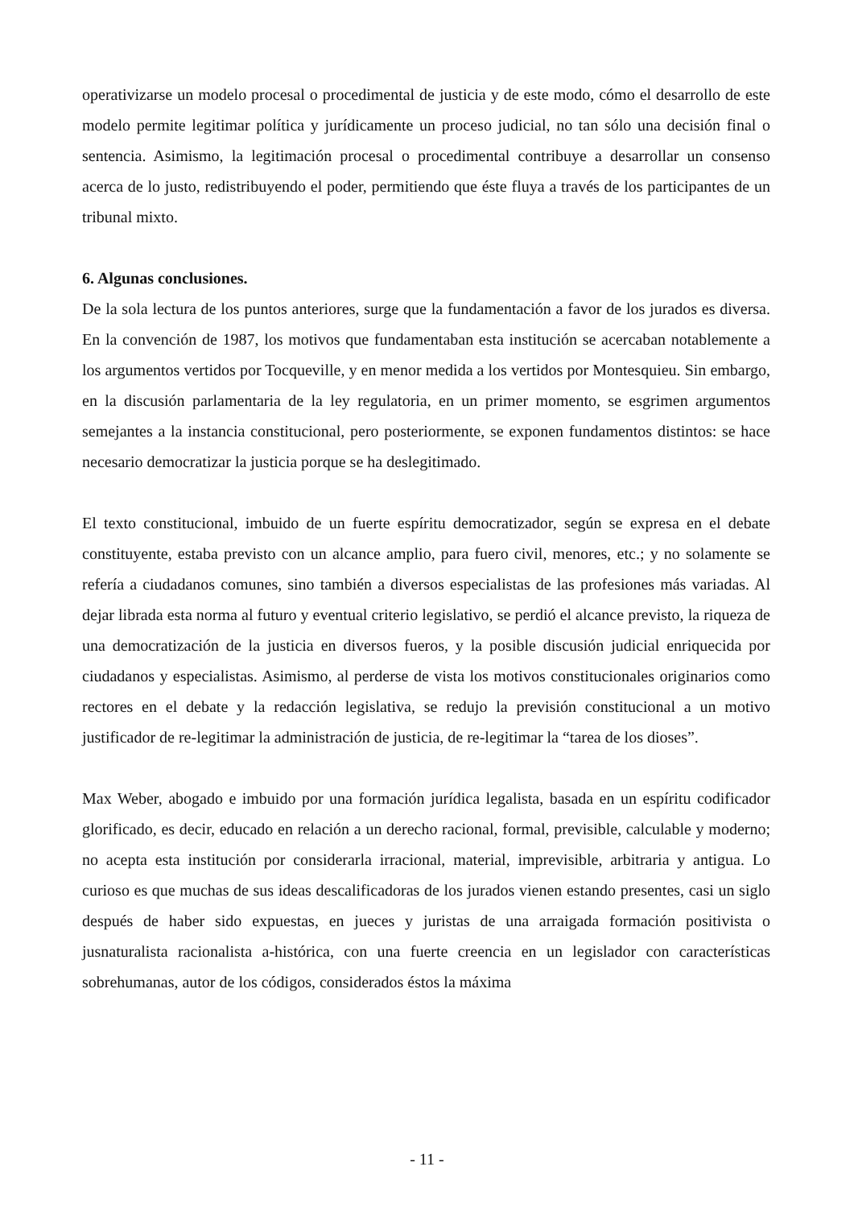operativizarse un modelo procesal o procedimental de justicia y de este modo, cómo el desarrollo de este modelo permite legitimar política y jurídicamente un proceso judicial, no tan sólo una decisión final o sentencia. Asimismo, la legitimación procesal o procedimental contribuye a desarrollar un consenso acerca de lo justo, redistribuyendo el poder, permitiendo que éste fluya a través de los participantes de un tribunal mixto.
6. Algunas conclusiones.
De la sola lectura de los puntos anteriores, surge que la fundamentación a favor de los jurados es diversa. En la convención de 1987, los motivos que fundamentaban esta institución se acercaban notablemente a los argumentos vertidos por Tocqueville, y en menor medida a los vertidos por Montesquieu. Sin embargo, en la discusión parlamentaria de la ley regulatoria, en un primer momento, se esgrimen argumentos semejantes a la instancia constitucional, pero posteriormente, se exponen fundamentos distintos: se hace necesario democratizar la justicia porque se ha deslegitimado.
El texto constitucional, imbuido de un fuerte espíritu democratizador, según se expresa en el debate constituyente, estaba previsto con un alcance amplio, para fuero civil, menores, etc.; y no solamente se refería a ciudadanos comunes, sino también a diversos especialistas de las profesiones más variadas. Al dejar librada esta norma al futuro y eventual criterio legislativo, se perdió el alcance previsto, la riqueza de una democratización de la justicia en diversos fueros, y la posible discusión judicial enriquecida por ciudadanos y especialistas. Asimismo, al perderse de vista los motivos constitucionales originarios como rectores en el debate y la redacción legislativa, se redujo la previsión constitucional a un motivo justificador de re-legitimar la administración de justicia, de re-legitimar la “tarea de los dioses”.
Max Weber, abogado e imbuido por una formación jurídica legalista, basada en un espíritu codificador glorificado, es decir, educado en relación a un derecho racional, formal, previsible, calculable y moderno; no acepta esta institución por considerarla irracional, material, imprevisible, arbitraria y antigua. Lo curioso es que muchas de sus ideas descalificadoras de los jurados vienen estando presentes, casi un siglo después de haber sido expuestas, en jueces y juristas de una arraigada formación positivista o jusnaturalista racionalista a-histórica, con una fuerte creencia en un legislador con características sobrehumanas, autor de los códigos, considerados éstos la máxima
- 11 -